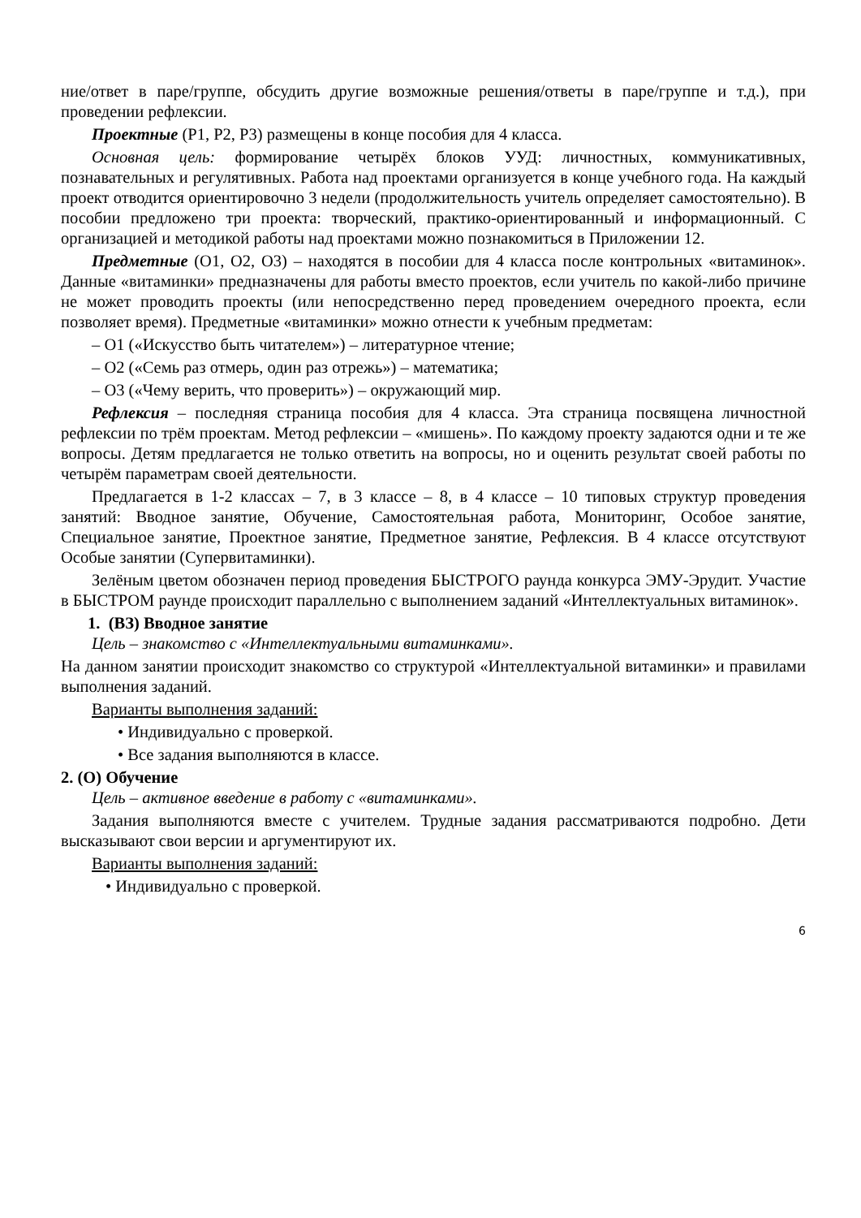ние/ответ в паре/группе, обсудить другие возможные решения/ответы в паре/группе и т.д.), при проведении рефлексии.
Проектные (Р1, Р2, Р3) размещены в конце пособия для 4 класса.
Основная цель: формирование четырёх блоков УУД: личностных, коммуникативных, познавательных и регулятивных. Работа над проектами организуется в конце учебного года. На каждый проект отводится ориентировочно 3 недели (продолжительность учитель определяет самостоятельно). В пособии предложено три проекта: творческий, практико-ориентированный и информационный. С организацией и методикой работы над проектами можно познакомиться в Приложении 12.
Предметные (О1, О2, О3) – находятся в пособии для 4 класса после контрольных «витаминок». Данные «витаминки» предназначены для работы вместо проектов, если учитель по какой-либо причине не может проводить проекты (или непосредственно перед проведением очередного проекта, если позволяет время). Предметные «витаминки» можно отнести к учебным предметам:
– О1 («Искусство быть читателем») – литературное чтение;
– О2 («Семь раз отмерь, один раз отрежь») – математика;
– О3 («Чему верить, что проверить») – окружающий мир.
Рефлексия – последняя страница пособия для 4 класса. Эта страница посвящена личностной рефлексии по трём проектам. Метод рефлексии – «мишень». По каждому проекту задаются одни и те же вопросы. Детям предлагается не только ответить на вопросы, но и оценить результат своей работы по четырём параметрам своей деятельности.
Предлагается в 1-2 классах – 7, в 3 классе – 8, в 4 классе – 10 типовых структур проведения занятий: Вводное занятие, Обучение, Самостоятельная работа, Мониторинг, Особое занятие, Специальное занятие, Проектное занятие, Предметное занятие, Рефлексия. В 4 классе отсутствуют Особые занятии (Супервитаминки).
Зелёным цветом обозначен период проведения БЫСТРОГО раунда конкурса ЭМУ-Эрудит. Участие в БЫСТРОМ раунде происходит параллельно с выполнением заданий «Интеллектуальных витаминок».
1. (ВЗ) Вводное занятие
Цель – знакомство с «Интеллектуальными витаминками».
На данном занятии происходит знакомство со структурой «Интеллектуальной витаминки» и правилами выполнения заданий.
Варианты выполнения заданий:
• Индивидуально с проверкой.
• Все задания выполняются в классе.
2. (О) Обучение
Цель – активное введение в работу с «витаминками».
Задания выполняются вместе с учителем. Трудные задания рассматриваются подробно. Дети высказывают свои версии и аргументируют их.
Варианты выполнения заданий:
• Индивидуально с проверкой.
6